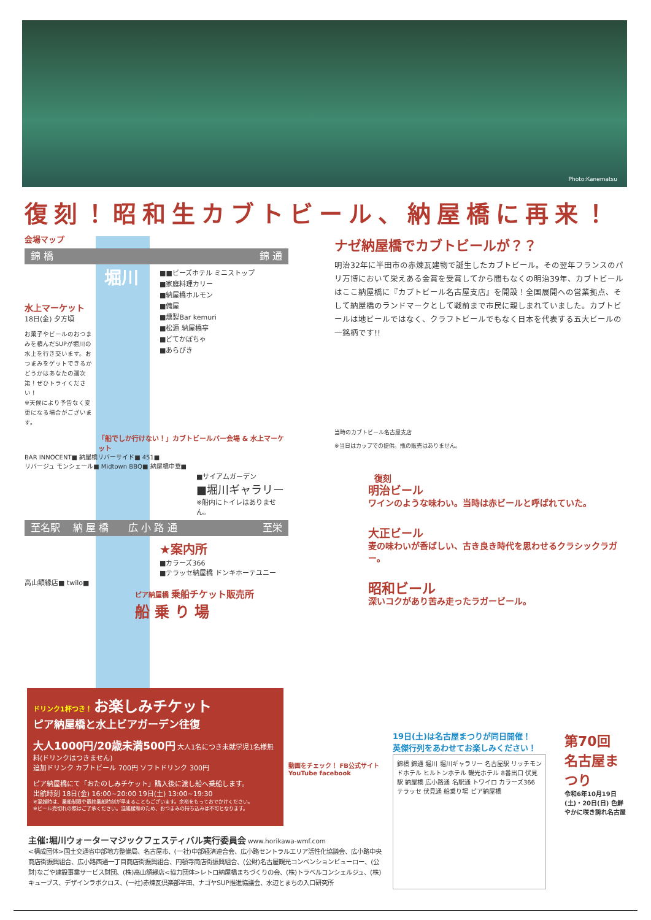Photo:Kanematsu
復刻！昭和生カブトビール、納屋橋に再来！
会場マップ
錦 橋 錦 通
■■ビーズホテル ミニストップ
■家庭料理カリー
■納屋橋ホルモン
■備屋
■燻製Bar kemuri
■松源 納屋橋亭
■どてかぼちゃ
■あらびき
堀川
水上マーケット
18日(金) 夕方頃
お菓子やビールのおつまみを積んだSUPが堀川の水上を行き交います。おつまみをゲットできるかどうかはあなたの運次第！ぜひトライください！
※天候により予告なく変更になる場合がございます。
「船でしか行けない！」カブトビールバー会場 & 水上マーケット
BAR INNOCENT■ 納屋橋リバーサイド■ 451■
リバージュ モンシェール■ Midtown BBQ■ 納屋橋中華■
■サイアムガーデン
■堀川ギャラリー
※船内にトイレはありません。
至名駅 　納 屋 橋　　広 小 路 通 至栄
★案内所
■カラーズ366
■テラッセ納屋橋 ドンキホーテユニー
高山額縁店■ twilo■
ピア納屋橋 乗船チケット販売所
船 乗 り 場
ナゼ納屋橋でカブトビールが？？
明治32年に半田市の赤煉瓦建物で誕生したカブトビール。その翌年フランスのパリ万博において栄えある金賞を受賞してから間もなくの明治39年、カブトビールはここ納屋橋に『カブトビール名古屋支店』を開設！全国展開への営業拠点、そして納屋橋のランドマークとして戦前まで市民に親しまれていました。カブトビールは地ビールではなく、クラフトビールでもなく日本を代表する五大ビールの一銘柄です!!
当時のカブトビール名古屋支店
※当日はカップでの提供。瓶の販売はありません。
復刻
明治ビール
ワインのような味わい。当時は赤ビールと呼ばれていた。
大正ビール
麦の味わいが香ばしい、古き良き時代を思わせるクラシックラガー。
昭和ビール
深いコクがあり苦み走ったラガービール。
ドリンク1杯つき！ お楽しみチケット
ピア納屋橋と水上ビアガーデン往復
大人1000円/20歳未満500円 大人1名につき未就学児1名様無料(ドリンクはつきません)
追加ドリンク カブトビール 700円 ソフトドリンク 300円
ピア納屋橋にて「おたのしみチケット」購入後に渡し船へ乗船します。
出航時刻 18日(金) 16:00~20:00 19日(土) 13:00~19:30
※混雑時は、乗船制限や最終乗船時刻が早まることもございます。余裕をもっておでかけください。
※ビール売切れの際はご了承ください。混雑緩和のため、おつまみの持ち込みは不可となります。
動画をチェック！ FB公式サイト
YouTube facebook
19日(土)は名古屋まつりが同日開催！
英傑行列をあわせてお楽しみください！
錦橋 錦通 堀川 堀川ギャラリー 名古屋駅 リッチモンドホテル ヒルトンホテル 観光ホテル 8番出口 伏見駅 納屋橋 広小路通 名駅通 トワイロ カラーズ366 テラッセ 伏見通 船乗り場 ピア納屋橋
第70回 名古屋まつり
令和6年10月19日(土)・20日(日) 色鮮やかに咲き誇れ名古屋
主催:堀川ウォーターマジックフェスティバル実行委員会 www.horikawa-wmf.com
<構成団体>国土交通省中部地方整備局、名古屋市、(一社)中部経済連合会、広小路セントラルエリア活性化協議会、広小路中央商店街振興組合、広小路西通一丁目商店街振興組合、円頓寺商店街振興組合、(公財)名古屋観光コンベンションビューロー、(公財)なごや建設事業サービス財団、(株)高山額縁店<協力団体>レトロ納屋橋まちづくりの会、(株)トラベルコンシェルジュ、(株)キューブス、デザインラボクロス、(一社)赤煉瓦倶楽部半田、ナゴヤSUP推進協議会、水辺とまちの入口研究所